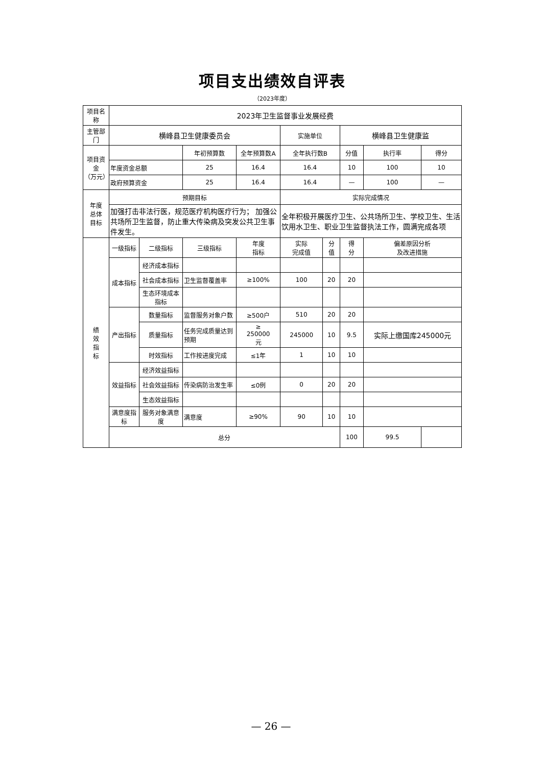项目支出绩效自评表
（2023年度）
| 项目名称 | 2023年卫生监督事业发展经费 | | | | | | | | |
| 主管部门 | 横峰县卫生健康委员会 | | | | 实施单位 | | 横峰县卫生健康监 | | |
| 项目资金 （万元） | | | 年初预算数 | 全年预算数A | 全年执行数B | | 分值 | 执行率 | 得分 |
| | 年度资金总额 | | 25 | 16.4 | 16.4 | | 10 | 100 | 10 |
| | 政府预算资金 | | 25 | 16.4 | 16.4 | | — | 100 | — |
| 年度 总体 目标 | 预期目标 | | | | 实际完成情况 | | | | |
| | 加强打击非法行医，规范医疗机构医疗行为； 加强公共场所卫生监督，防止重大传染病及突发公共卫生事件发生。 | | | | 全年积极开展医疗卫生、公共场所卫生、学校卫生、生活饮用水卫生、职业卫生监督执法工作，圆满完成各项 | | | | |
| 绩 效 指 标 | 一级指标 | 二级指标 | 三级指标 | 年度 指标 | 实际 完成值 | 分 值 | 得 分 | 偏差原因分析 及改进措施 | |
| | 成本指标 | 经济成本指标 | | | | | | | |
| | | 社会成本指标 | 卫生监督覆盖率 | ≥100% | 100 | 20 | 20 | | |
| | | 生态环境成本指标 | | | | | | | |
| | 产出指标 | 数量指标 | 监督服务对象户数 | ≥500户 | 510 | 20 | 20 | | |
| | | 质量指标 | 任务完成质量达到预期 | ≥ 250000 元 | 245000 | 10 | 9.5 | 实际上缴国库245000元 | |
| | | 时效指标 | 工作按进度完成 | ≤1年 | 1 | 10 | 10 | | |
| | 效益指标 | 经济效益指标 | | | | | | | |
| | | 社会效益指标 | 传染病防治发生率 | ≤0例 | 0 | 20 | 20 | | |
| | | 生态效益指标 | | | | | | | |
| | 满意度指标 | 服务对象满意度 | 满意度 | ≥90% | 90 | 10 | 10 | | |
| | 总分 | | | | | | 100 | 99.5 | |
— 26 —